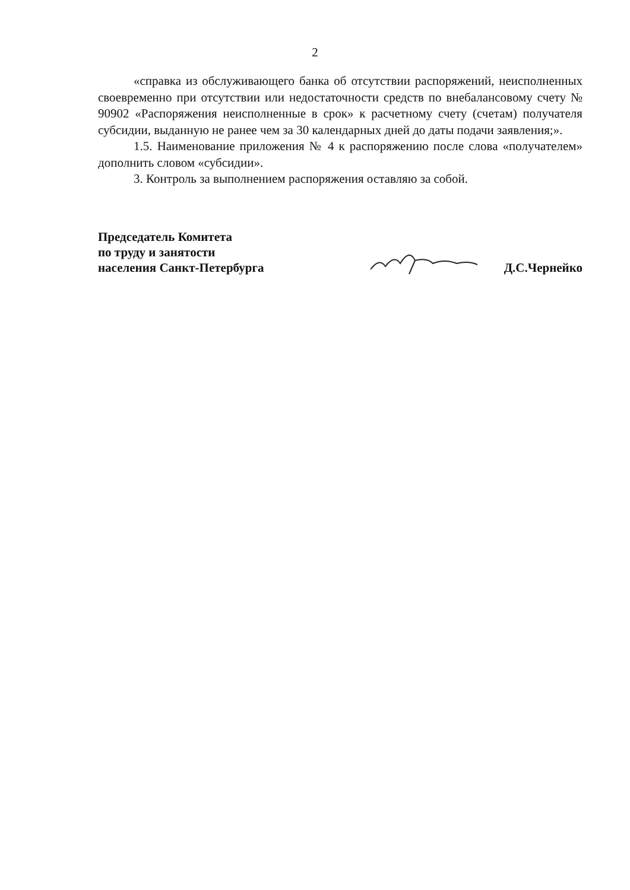2
«справка из обслуживающего банка об отсутствии распоряжений, неисполненных своевременно при отсутствии или недостаточности средств по внебалансовому счету № 90902 «Распоряжения неисполненные в срок» к расчетному счету (счетам) получателя субсидии, выданную не ранее чем за 30 календарных дней до даты подачи заявления;».
1.5. Наименование приложения № 4 к распоряжению после слова «получателем» дополнить словом «субсидии».
3. Контроль за выполнением распоряжения оставляю за собой.
Председатель Комитета
по труду и занятости
населения Санкт-Петербурга
Д.С.Чернейко